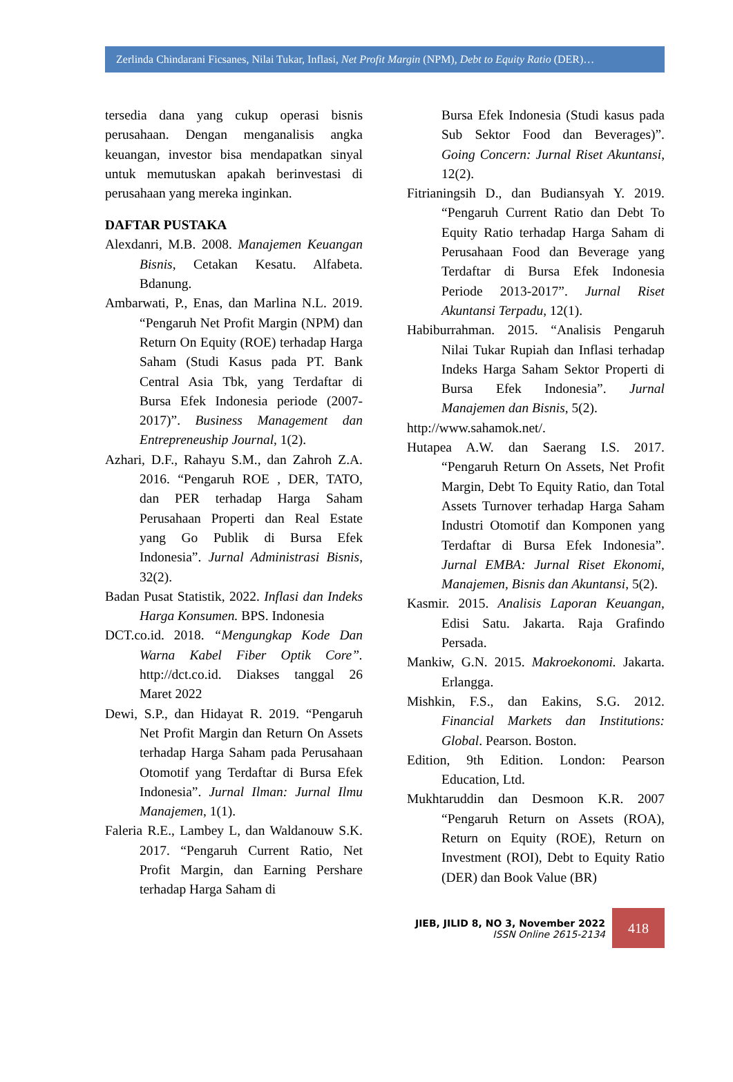Zerlinda Chindarani Ficsanes, Nilai Tukar, Inflasi, Net Profit Margin (NPM), Debt to Equity Ratio (DER)…
tersedia dana yang cukup operasi bisnis perusahaan. Dengan menganalisis angka keuangan, investor bisa mendapatkan sinyal untuk memutuskan apakah berinvestasi di perusahaan yang mereka inginkan.
DAFTAR PUSTAKA
Alexdanri, M.B. 2008. Manajemen Keuangan Bisnis, Cetakan Kesatu. Alfabeta. Bdanung.
Ambarwati, P., Enas, dan Marlina N.L. 2019. “Pengaruh Net Profit Margin (NPM) dan Return On Equity (ROE) terhadap Harga Saham (Studi Kasus pada PT. Bank Central Asia Tbk, yang Terdaftar di Bursa Efek Indonesia periode (2007-2017)”. Business Management dan Entrepreneuship Journal, 1(2).
Azhari, D.F., Rahayu S.M., dan Zahroh Z.A. 2016. “Pengaruh ROE , DER, TATO, dan PER terhadap Harga Saham Perusahaan Properti dan Real Estate yang Go Publik di Bursa Efek Indonesia”. Jurnal Administrasi Bisnis, 32(2).
Badan Pusat Statistik, 2022. Inflasi dan Indeks Harga Konsumen. BPS. Indonesia
DCT.co.id. 2018. “Mengungkap Kode Dan Warna Kabel Fiber Optik Core”. http://dct.co.id. Diakses tanggal 26 Maret 2022
Dewi, S.P., dan Hidayat R. 2019. “Pengaruh Net Profit Margin dan Return On Assets terhadap Harga Saham pada Perusahaan Otomotif yang Terdaftar di Bursa Efek Indonesia”. Jurnal Ilman: Jurnal Ilmu Manajemen, 1(1).
Faleria R.E., Lambey L, dan Waldanouw S.K. 2017. “Pengaruh Current Ratio, Net Profit Margin, dan Earning Pershare terhadap Harga Saham di
Bursa Efek Indonesia (Studi kasus pada Sub Sektor Food dan Beverages)”. Going Concern: Jurnal Riset Akuntansi, 12(2).
Fitrianingsih D., dan Budiansyah Y. 2019. “Pengaruh Current Ratio dan Debt To Equity Ratio terhadap Harga Saham di Perusahaan Food dan Beverage yang Terdaftar di Bursa Efek Indonesia Periode 2013-2017”. Jurnal Riset Akuntansi Terpadu, 12(1).
Habiburrahman. 2015. “Analisis Pengaruh Nilai Tukar Rupiah dan Inflasi terhadap Indeks Harga Saham Sektor Properti di Bursa Efek Indonesia”. Jurnal Manajemen dan Bisnis, 5(2).
http://www.sahamok.net/.
Hutapea A.W. dan Saerang I.S. 2017. “Pengaruh Return On Assets, Net Profit Margin, Debt To Equity Ratio, dan Total Assets Turnover terhadap Harga Saham Industri Otomotif dan Komponen yang Terdaftar di Bursa Efek Indonesia”. Jurnal EMBA: Jurnal Riset Ekonomi, Manajemen, Bisnis dan Akuntansi, 5(2).
Kasmir. 2015. Analisis Laporan Keuangan, Edisi Satu. Jakarta. Raja Grafindo Persada.
Mankiw, G.N. 2015. Makroekonomi. Jakarta. Erlangga.
Mishkin, F.S., dan Eakins, S.G. 2012. Financial Markets dan Institutions: Global. Pearson. Boston.
Edition, 9th Edition. London: Pearson Education, Ltd.
Mukhtaruddin dan Desmoon K.R. 2007 “Pengaruh Return on Assets (ROA), Return on Equity (ROE), Return on Investment (ROI), Debt to Equity Ratio (DER) dan Book Value (BR)
JIEB, JILID 8, NO 3, November 2022
ISSN Online 2615-2134
418